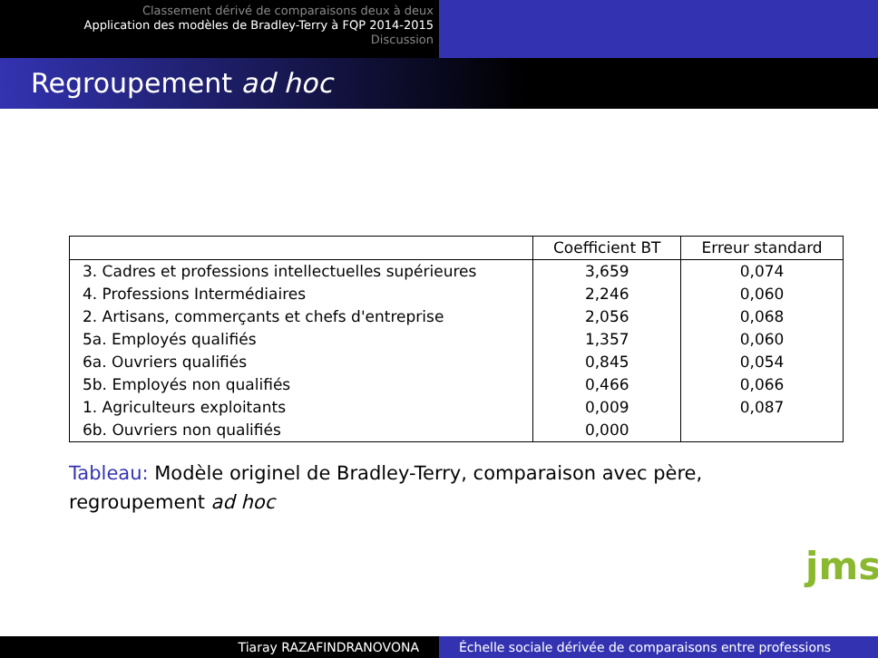Classement dérivé de comparaisons deux à deux
Application des modèles de Bradley-Terry à FQP 2014-2015
Discussion
Regroupement ad hoc
| | Coefficient BT | Erreur standard |
| --- | --- | --- |
| 3. Cadres et professions intellectuelles supérieures | 3,659 | 0,074 |
| 4. Professions Intermédiaires | 2,246 | 0,060 |
| 2. Artisans, commerçants et chefs d'entreprise | 2,056 | 0,068 |
| 5a. Employés qualifiés | 1,357 | 0,060 |
| 6a. Ouvriers qualifiés | 0,845 | 0,054 |
| 5b. Employés non qualifiés | 0,466 | 0,066 |
| 1. Agriculteurs exploitants | 0,009 | 0,087 |
| 6b. Ouvriers non qualifiés | 0,000 | |
Tableau: Modèle originel de Bradley-Terry, comparaison avec père, regroupement ad hoc
jms
Tiaray RAZAFINDRANOVONA Échelle sociale dérivée de comparaisons entre professions